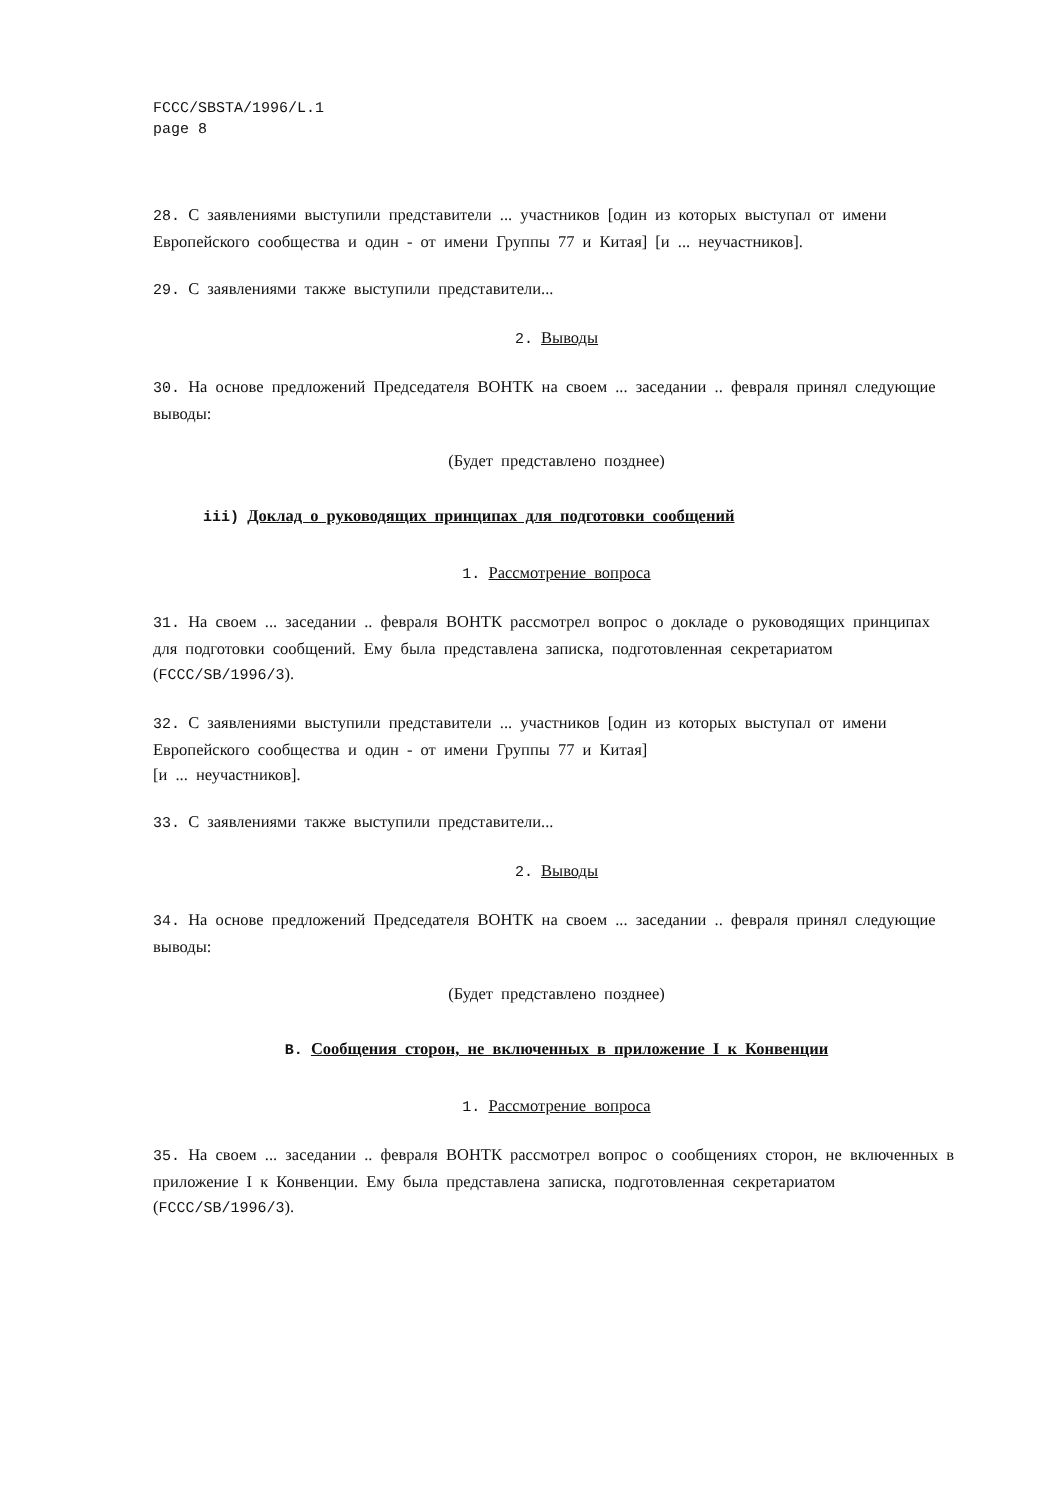FCCC/SBSTA/1996/L.1
page 8
28. С заявлениями выступили представители ... участников [один из которых выступал от имени Европейского сообщества и один - от имени Группы 77 и Китая] [и ... неучастников].
29. С заявлениями также выступили представители...
2. Выводы
30. На основе предложений Председателя ВОНТК на своем ... заседании .. февраля принял следующие выводы:
(Будет представлено позднее)
iii) Доклад о руководящих принципах для подготовки сообщений
1. Рассмотрение вопроса
31. На своем ... заседании .. февраля ВОНТК рассмотрел вопрос о докладе о руководящих принципах для подготовки сообщений. Ему была представлена записка, подготовленная секретариатом (FCCC/SB/1996/3).
32. С заявлениями выступили представители ... участников [один из которых выступал от имени Европейского сообщества и один - от имени Группы 77 и Китая]
[и ... неучастников].
33. С заявлениями также выступили представители...
2. Выводы
34. На основе предложений Председателя ВОНТК на своем ... заседании .. февраля принял следующие выводы:
(Будет представлено позднее)
B. Сообщения сторон, не включенных в приложение I к Конвенции
1. Рассмотрение вопроса
35. На своем ... заседании .. февраля ВОНТК рассмотрел вопрос о сообщениях сторон, не включенных в приложение I к Конвенции. Ему была представлена записка, подготовленная секретариатом (FCCC/SB/1996/3).